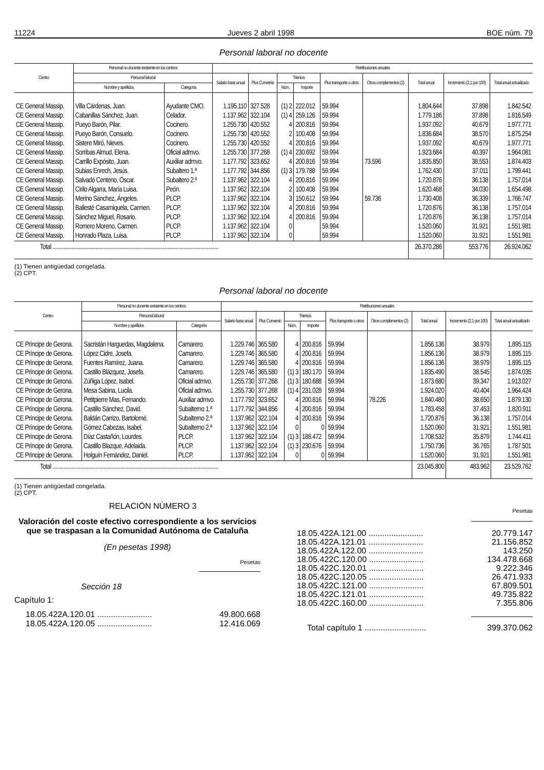11224 Jueves 2 abril 1998 BOE núm. 79
Personal laboral no docente
| Centro | Personal no docente existente en los centros | | Retribuciones anuales | | | | | | | | |
| --- | --- | --- | --- | --- | --- | --- | --- | --- | --- | --- | --- |
| | Personal laboral | | Salario base anual | Plus Convenio | Trienios | | Plus transporte u otros | Otros complementos (2) | Total anual | Incremento (2,1 por 100) | Total anual actualizado |
| | Nombre y apellidos | Categoría | | | Núm. | Importe | | | | | |
| CE General Massip. | Villa Cárdenas, Juan. | Ayudante CMO. | 1.195.110 | 327.528 | (1) 2 | 222.012 | 59.994 | | 1.804.644 | 37.898 | 1.842.542 |
| CE General Massip. | Cabanillas Sánchez, Juan. | Celador. | 1.137.962 | 322.104 | (1) 4 | 259.126 | 59.994 | | 1.779.186 | 37.898 | 1.816.549 |
| CE General Massip. | Pueyo Barón, Pilar. | Cocinero. | 1.255.730 | 420.552 | 4 | 200.816 | 59.994 | | 1.937.092 | 40.679 | 1.977.771 |
| CE General Massip. | Pueyo Barón, Consuelo. | Cocinero. | 1.255.730 | 420.552 | 2 | 100.408 | 59.994 | | 1.836.684 | 38.570 | 1.875.254 |
| CE General Massip. | Sistere Miró, Nieves. | Cocinero. | 1.255.730 | 420.552 | 4 | 200.816 | 59.994 | | 1.937.092 | 40.679 | 1.977.771 |
| CE General Massip. | Sorribas Almud, Elena. | Oficial admvo. | 1.255.730 | 377.268 | (1) 4 | 230.692 | 59.994 | | 1.923.684 | 40.397 | 1.964.081 |
| CE General Massip. | Carrillo Expósito, Juan. | Auxiliar admvo. | 1.177.792 | 323.652 | 4 | 200.816 | 59.994 | 73.596 | 1.835.850 | 38.553 | 1.874.403 |
| CE General Massip. | Subias Enrech, Jesús. | Subaltero 1.ª | 1.177.792 | 344.856 | (1) 3 | 179.788 | 59.994 | | 1.762.430 | 37.011 | 1.799.441 |
| CE General Massip. | Salvadó Centeno, Óscar. | Subaltero 2.ª | 1.137.962 | 322.104 | 4 | 200.816 | 59.994 | | 1.720.876 | 36.138 | 1.757.014 |
| CE General Massip. | Cirilo Algarra, María Luisa. | Peón. | 1.137.962 | 322.104 | 2 | 100.408 | 59.994 | | 1.620.468 | 34.030 | 1.654.498 |
| CE General Massip. | Merino Sánchez, Ángeles. | PLCP. | 1.137.962 | 322.104 | 3 | 150.612 | 59.994 | 59.736 | 1.730.408 | 36.339 | 1.766.747 |
| CE General Massip. | Ballesté Casamiquela, Carmen. | PLCP. | 1.137.962 | 322.104 | 4 | 200.816 | 59.994 | | 1.720.876 | 36.138 | 1.757.014 |
| CE General Massip. | Sánchez Miguel, Rosario. | PLCP. | 1.137.962 | 322.104 | 4 | 200.816 | 59.994 | | 1.720.876 | 36.138 | 1.757.014 |
| CE General Massip. | Romero Moreno, Carmen. | PLCP. | 1.137.962 | 322.104 | 0 | | 59.994 | | 1.520.060 | 31.921 | 1.551.981 |
| CE General Massip. | Honrado Plaza, Luisa. | PLCP. | 1.137.962 | 322.104 | 0 | | 59.994 | | 1.520.060 | 31.921 | 1.551.981 |
| Total ........................................................................................................................ | | | | | | | | | 26.370.286 | 553.776 | 26.924.062 |
(1) Tienen antigüedad congelada.
(2) CPT.
Personal laboral no docente
| Centro | Personal no docente existente en los centros | | Retribuciones anuales | | | | | | | | |
| --- | --- | --- | --- | --- | --- | --- | --- | --- | --- | --- | --- |
| | Personal laboral | | Salario base anual | Plus Convenio | Trienios | | Plus transporte u otros | Otros complementos (2) | Total anual | Incremento (2,1 por 100) | Total anual actualizado |
| | Nombre y apellidos | Categoría | | | Núm. | Importe | | | | | |
| CE Príncipe de Gerona. | Sacristán Harguedas, Magdalena. | Camarero. | 1.229.746 | 365.580 | 4 | 200.816 | 59.994 | | 1.856.136 | 38.979 | 1.895.115 |
| CE Príncipe de Gerona. | López Cidre, Josefa. | Camarero. | 1.229.746 | 365.580 | 4 | 200.816 | 59.994 | | 1.856.136 | 38.979 | 1.895.115 |
| CE Príncipe de Gerona. | Fuentes Ramírez, Juana. | Camarero. | 1.229.746 | 365.580 | 4 | 200.816 | 59.994 | | 1.856.136 | 38.979 | 1.895.115 |
| CE Príncipe de Gerona. | Castillo Blázquez, Josefa. | Camarero. | 1.229.746 | 365.580 | (1) 3 | 180.170 | 59.994 | | 1.835.490 | 38.545 | 1.874.035 |
| CE Príncipe de Gerona. | Zúñiga López, Isabel. | Oficial admvo. | 1.255.730 | 377.268 | (1) 3 | 180.688 | 59.994 | | 1.873.680 | 39.347 | 1.913.027 |
| CE Príncipe de Gerona. | Mesa Sabina, Lucila. | Oficial admvo. | 1.255.730 | 377.268 | (1) 4 | 231.028 | 59.994 | | 1.924.020 | 40.404 | 1.964.424 |
| CE Príncipe de Gerona. | Petitpierre Mas, Fernando. | Auxiliar admvo. | 1.177.792 | 323.652 | 4 | 200.816 | 59.994 | 78.226 | 1.840.480 | 38.650 | 1.879.130 |
| CE Príncipe de Gerona. | Castillo Sánchez, David. | Subalterno 1.ª | 1.177.792 | 344.856 | 4 | 200.816 | 59.994 | | 1.783.458 | 37.453 | 1.820.911 |
| CE Príncipe de Gerona. | Baldán Carrizo, Bartolomé. | Subalterno 2.ª | 1.137.962 | 322.104 | 4 | 200.816 | 59.994 | | 1.720.876 | 36.138 | 1.757.014 |
| CE Príncipe de Gerona. | Gómez Cabezas, Isabel. | Subalterno 2.ª | 1.137.962 | 322.104 | 0 | 0 | 59.994 | | 1.520.060 | 31.921 | 1.551.981 |
| CE Príncipe de Gerona. | Díaz Castañón, Lourdes. | PLCP. | 1.137.962 | 322.104 | (1) 3 | 188.472 | 59.994 | | 1.708.532 | 35.879 | 1.744.411 |
| CE Príncipe de Gerona. | Castillo Blazque, Adelaida. | PLCP. | 1.137.962 | 322.104 | (1) 3 | 230.676 | 59.994 | | 1.750.736 | 36.765 | 1.787.501 |
| CE Príncipe de Gerona. | Holguín Fernández, Daniel. | PLCP. | 1.137.962 | 322.104 | 0 | 0 | 59.994 | | 1.520.060 | 31.921 | 1.551.981 |
| Total ........................................................................................................................ | | | | | | | | | 23.045.800 | 483.962 | 23.529.762 |
(1) Tienen antigüedad congelada.
(2) CPT.
RELACIÓN NÚMERO 3
Valoración del coste efectivo correspondiente a los servicios que se traspasan a la Comunidad Autónoma de Cataluña
(En pesetas 1998)
Pesetas
Sección 18
Capítulo 1:
18.05.422A.120.01 ........................ 49.800.668
18.05.422A.120.05 ........................ 12.416.069
Pesetas
18.05.422A.121.00 ........................ 20.779.147
18.05.422A.121.01 ........................ 21.156.852
18.05.422A.122.00 ........................ 143.250
18.05.422C.120.00 ........................ 134.478.668
18.05.422C.120.01 ........................ 9.222.346
18.05.422C.120.05 ........................ 26.471.933
18.05.422C.121.00 ........................ 67.809.501
18.05.422C.121.01 ........................ 49.735.822
18.05.422C.160.00 ........................ 7.355.806
Total capítulo 1 ........................... 399.370.062